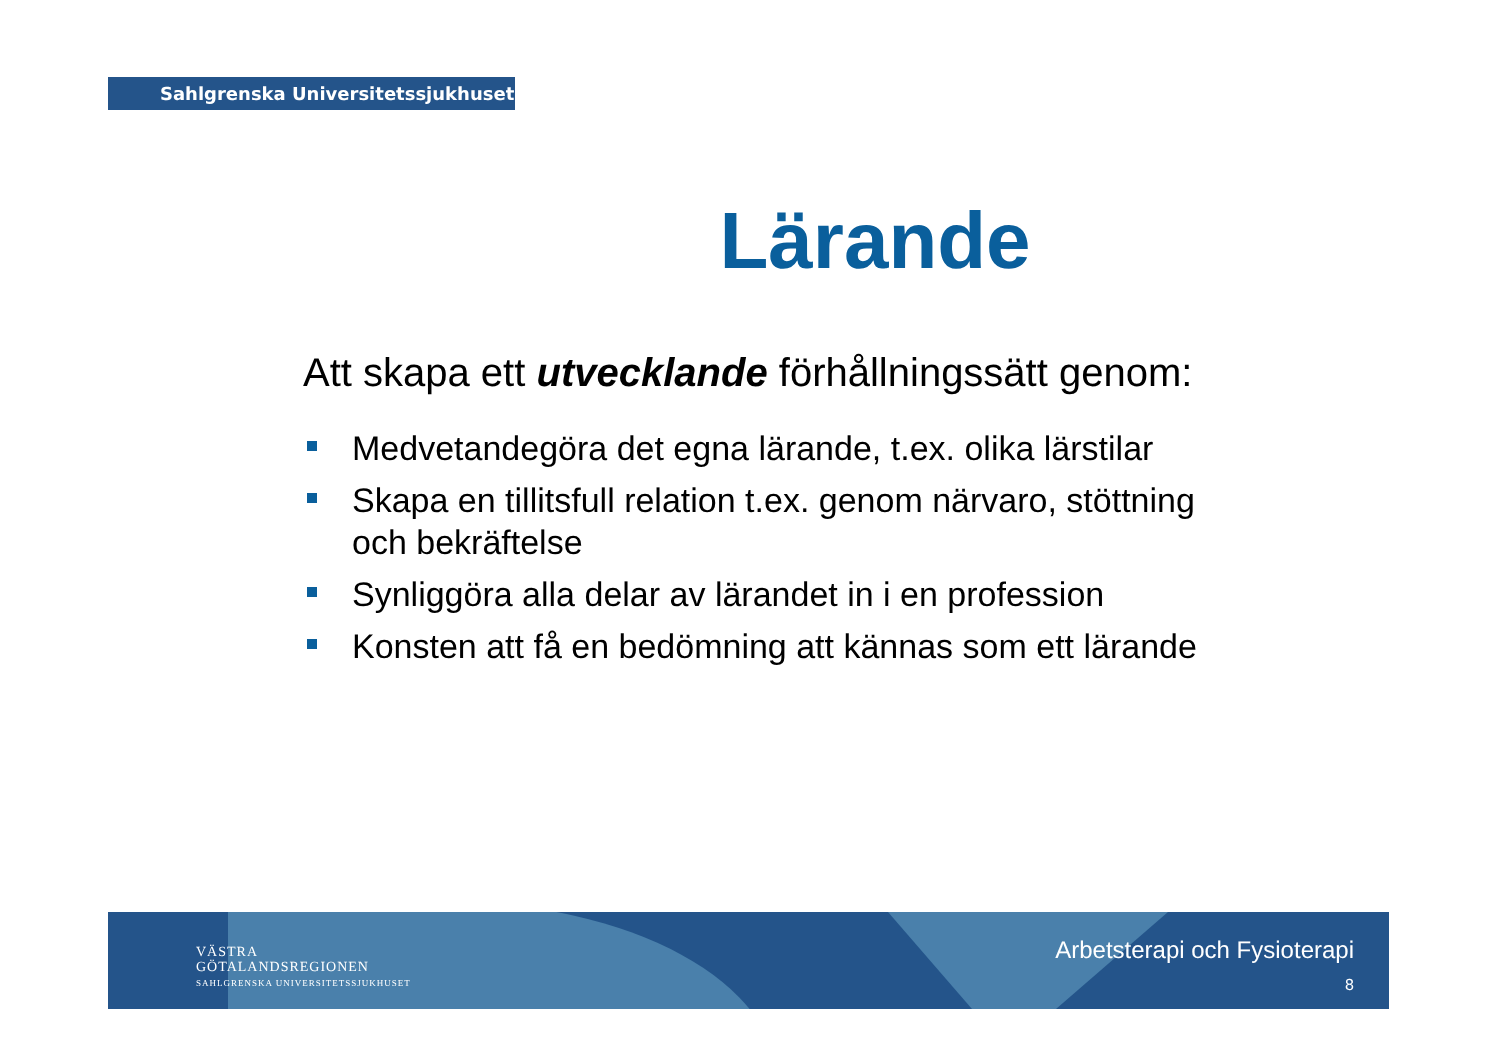Sahlgrenska Universitetssjukhuset
Lärande
Att skapa ett utvecklande förhållningssätt genom:
Medvetandegöra det egna lärande, t.ex. olika lärstilar
Skapa en tillitsfull relation t.ex. genom närvaro, stöttning och bekräftelse
Synliggöra alla delar av lärandet in i en profession
Konsten att få en bedömning att kännas som ett lärande
VÄSTRA
GÖTALANDSREGIONEN
SAHLGRENSKA UNIVERSITETSSJUKHUSET
Arbetsterapi och Fysioterapi
8